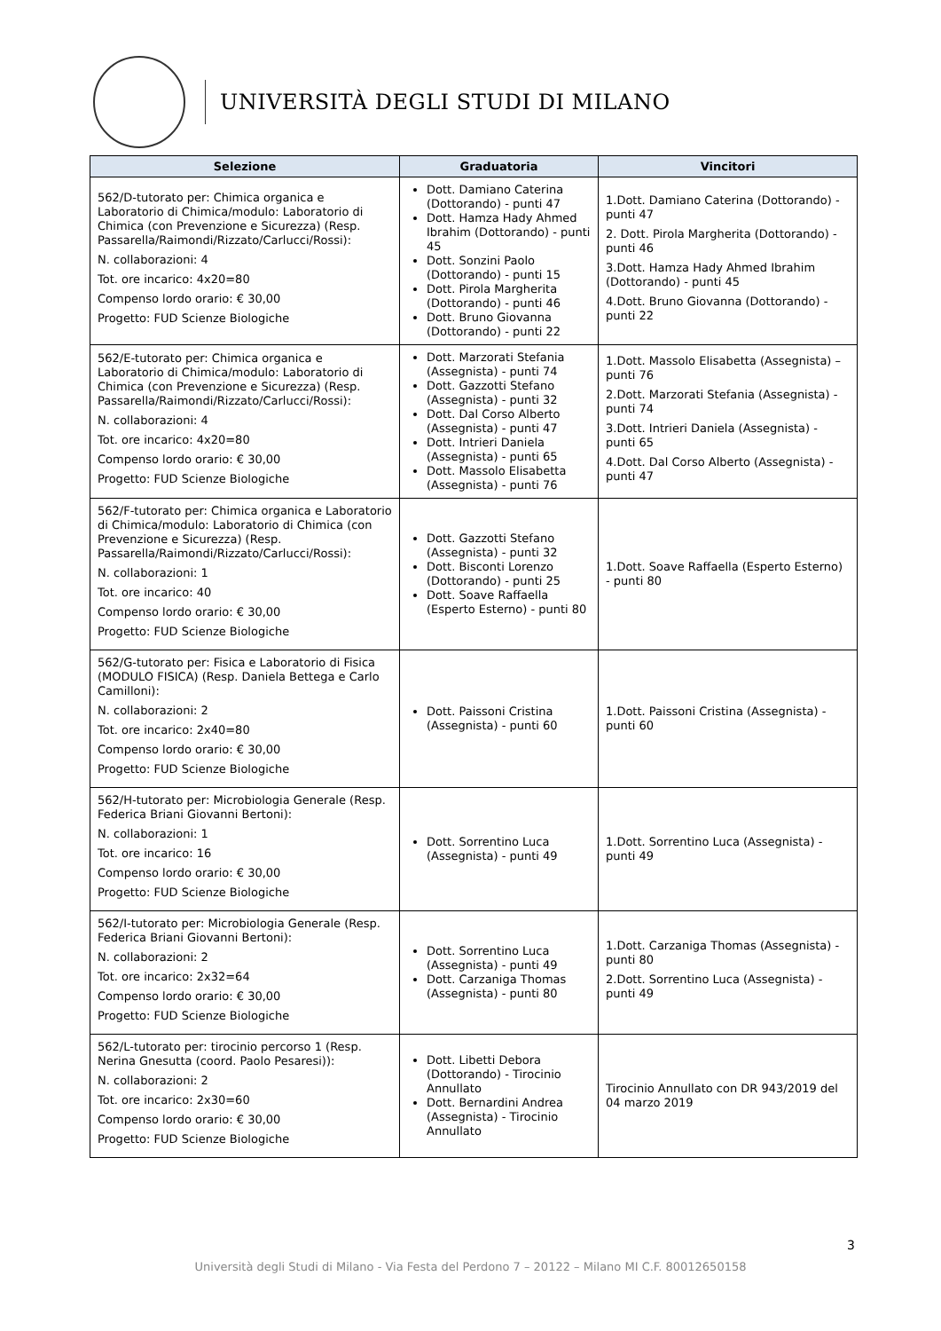UNIVERSITÀ DEGLI STUDI DI MILANO
| Selezione | Graduatoria | Vincitori |
| --- | --- | --- |
| 562/D-tutorato per: Chimica organica e Laboratorio di Chimica/modulo: Laboratorio di Chimica (con Prevenzione e Sicurezza) (Resp. Passarella/Raimondi/Rizzato/Carlucci/Rossi): N. collaborazioni: 4 Tot. ore incarico: 4x20=80 Compenso lordo orario: € 30,00 Progetto: FUD Scienze Biologiche | Dott. Damiano Caterina (Dottorando) - punti 47 Dott. Hamza Hady Ahmed Ibrahim (Dottorando) - punti 45 Dott. Sonzini Paolo (Dottorando) - punti 15 Dott. Pirola Margherita (Dottorando) - punti 46 Dott. Bruno Giovanna (Dottorando) - punti 22 | 1.Dott. Damiano Caterina (Dottorando) - punti 47 2. Dott. Pirola Margherita (Dottorando) - punti 46 3.Dott. Hamza Hady Ahmed Ibrahim (Dottorando) - punti 45 4.Dott. Bruno Giovanna (Dottorando) - punti 22 |
| 562/E-tutorato per: Chimica organica e Laboratorio di Chimica/modulo: Laboratorio di Chimica (con Prevenzione e Sicurezza) (Resp. Passarella/Raimondi/Rizzato/Carlucci/Rossi): N. collaborazioni: 4 Tot. ore incarico: 4x20=80 Compenso lordo orario: € 30,00 Progetto: FUD Scienze Biologiche | Dott. Marzorati Stefania (Assegnista) - punti 74 Dott. Gazzotti Stefano (Assegnista) - punti 32 Dott. Dal Corso Alberto (Assegnista) - punti 47 Dott. Intrieri Daniela (Assegnista) - punti 65 Dott. Massolo Elisabetta (Assegnista) - punti 76 | 1.Dott. Massolo Elisabetta (Assegnista) – punti 76 2.Dott. Marzorati Stefania (Assegnista) - punti 74 3.Dott. Intrieri Daniela (Assegnista) - punti 65 4.Dott. Dal Corso Alberto (Assegnista) - punti 47 |
| 562/F-tutorato per: Chimica organica e Laboratorio di Chimica/modulo: Laboratorio di Chimica (con Prevenzione e Sicurezza) (Resp. Passarella/Raimondi/Rizzato/Carlucci/Rossi): N. collaborazioni: 1 Tot. ore incarico: 40 Compenso lordo orario: € 30,00 Progetto: FUD Scienze Biologiche | Dott. Gazzotti Stefano (Assegnista) - punti 32 Dott. Bisconti Lorenzo (Dottorando) - punti 25 Dott. Soave Raffaella (Esperto Esterno) - punti 80 | 1.Dott. Soave Raffaella (Esperto Esterno) - punti 80 |
| 562/G-tutorato per: Fisica e Laboratorio di Fisica (MODULO FISICA) (Resp. Daniela Bettega e Carlo Camilloni): N. collaborazioni: 2 Tot. ore incarico: 2x40=80 Compenso lordo orario: € 30,00 Progetto: FUD Scienze Biologiche | Dott. Paissoni Cristina (Assegnista) - punti 60 | 1.Dott. Paissoni Cristina (Assegnista) - punti 60 |
| 562/H-tutorato per: Microbiologia Generale (Resp. Federica Briani Giovanni Bertoni): N. collaborazioni: 1 Tot. ore incarico: 16 Compenso lordo orario: € 30,00 Progetto: FUD Scienze Biologiche | Dott. Sorrentino Luca (Assegnista) - punti 49 | 1.Dott. Sorrentino Luca (Assegnista) - punti 49 |
| 562/I-tutorato per: Microbiologia Generale (Resp. Federica Briani Giovanni Bertoni): N. collaborazioni: 2 Tot. ore incarico: 2x32=64 Compenso lordo orario: € 30,00 Progetto: FUD Scienze Biologiche | Dott. Sorrentino Luca (Assegnista) - punti 49 Dott. Carzaniga Thomas (Assegnista) - punti 80 | 1.Dott. Carzaniga Thomas (Assegnista) - punti 80 2.Dott. Sorrentino Luca (Assegnista) - punti 49 |
| 562/L-tutorato per: tirocinio percorso 1 (Resp. Nerina Gnesutta (coord. Paolo Pesaresi)): N. collaborazioni: 2 Tot. ore incarico: 2x30=60 Compenso lordo orario: € 30,00 Progetto: FUD Scienze Biologiche | Dott. Libetti Debora (Dottorando) - Tirocinio Annullato Dott. Bernardini Andrea (Assegnista) - Tirocinio Annullato | Tirocinio Annullato con DR 943/2019 del 04 marzo 2019 |
3
Università degli Studi di Milano - Via Festa del Perdono 7 – 20122 – Milano MI C.F. 80012650158